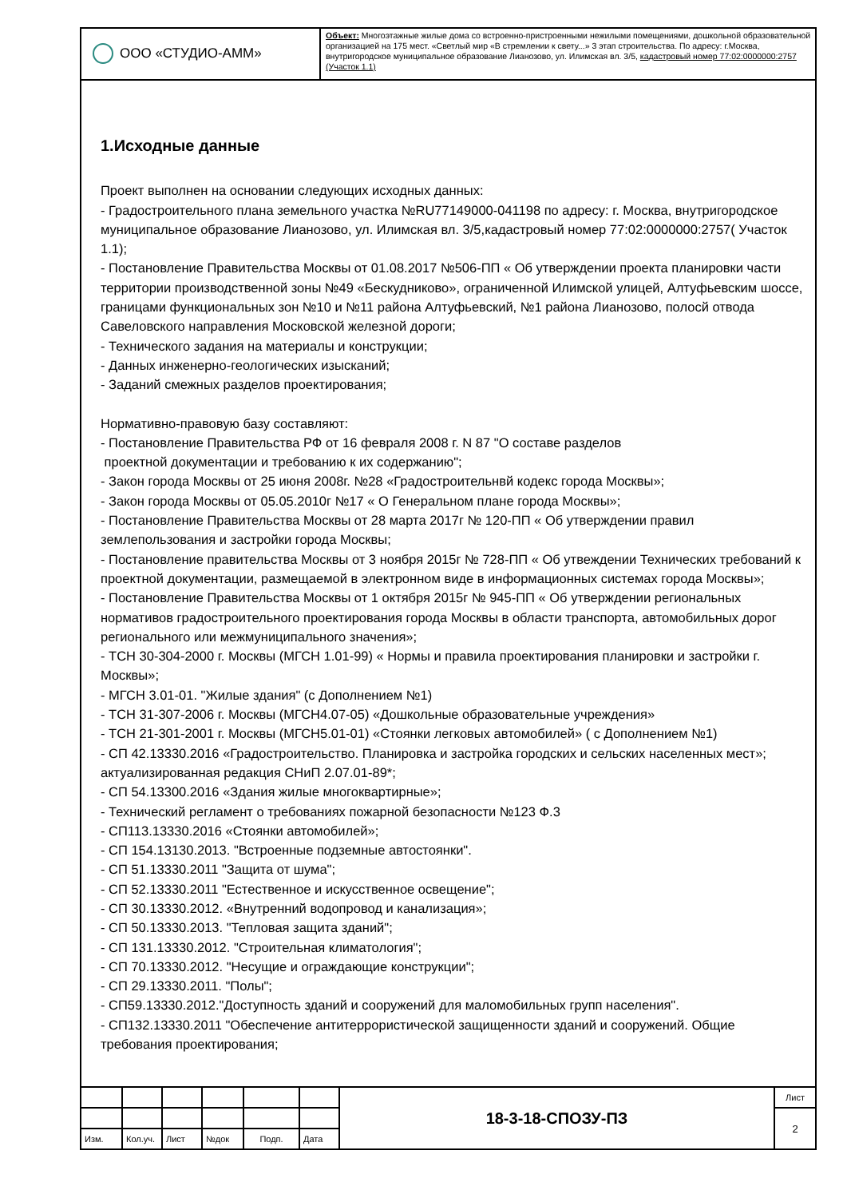ООО «СТУДИО-АММ»
Объект: Многоэтажные жилые дома со встроенно-пристроенными нежилыми помещениями, дошкольной образовательной организацией на 175 мест. «Светлый мир «В стремлении к свету...» 3 этап строительства. По адресу: г.Москва, внутригородское муниципальное образование Лианозово, ул. Илимская вл. 3/5, кадастровый номер 77:02:0000000:2757 (Участок 1.1)
1.Исходные данные
Проект выполнен на основании следующих исходных данных:
- Градостроительного плана земельного участка №RU77149000-041198 по адресу: г. Москва, внутригородское муниципальное образование Лианозово, ул. Илимская вл. 3/5,кадастровый номер 77:02:0000000:2757( Участок 1.1);
- Постановление Правительства Москвы от 01.08.2017 №506-ПП « Об утверждении проекта планировки части территории производственной зоны №49 «Бескудниково», ограниченной Илимской улицей, Алтуфьевским шоссе, границами функциональных зон №10 и №11 района Алтуфьевский, №1 района Лианозово, полосй отвода Савеловского направления Московской железной дороги;
- Технического задания на материалы и конструкции;
- Данных инженерно-геологических изысканий;
- Заданий смежных разделов проектирования;
Нормативно-правовую базу составляют:
- Постановление Правительства РФ от 16 февраля 2008 г. N 87 "О составе разделов
проектной документации и требованию к их содержанию";
- Закон города Москвы от 25 июня 2008г. №28 «Градостроительнвй кодекс города Москвы»;
- Закон города Москвы от 05.05.2010г №17 « О Генеральном плане города Москвы»;
- Постановление Правительства Москвы от 28 марта 2017г № 120-ПП « Об утверждении правил землепользования и застройки города Москвы;
- Постановление правительства Москвы от 3 ноября 2015г № 728-ПП « Об утвеждении Технических требований к проектной документации, размещаемой в электронном виде в информационных системах города Москвы»;
- Постановление Правительства Москвы от 1 октября 2015г № 945-ПП « Об утверждении региональных нормативов градостроительного проектирования города Москвы в области транспорта, автомобильных дорог регионального или межмуниципального значения»;
- ТСН 30-304-2000 г. Москвы (МГСН 1.01-99) « Нормы и правила проектирования планировки и застройки г. Москвы»;
- МГСН 3.01-01. "Жилые здания" (с Дополнением №1)
- ТСН 31-307-2006 г. Москвы (МГСН4.07-05) «Дошкольные образовательные учреждения»
- ТСН 21-301-2001 г. Москвы (МГСН5.01-01) «Стоянки легковых автомобилей» ( с Дополнением №1)
- СП 42.13330.2016 «Градостроительство. Планировка и застройка городских и сельских населенных мест»; актуализированная редакция СНиП 2.07.01-89*;
- СП 54.13300.2016 «Здания жилые многоквартирные»;
- Технический регламент о требованиях пожарной безопасности №123 Ф.3
- СП113.13330.2016 «Стоянки автомобилей»;
- СП 154.13130.2013. "Встроенные подземные автостоянки".
- СП 51.13330.2011 "Защита от шума";
- СП 52.13330.2011 "Естественное и искусственное освещение";
- СП 30.13330.2012. «Внутренний водопровод и канализация»;
- СП 50.13330.2013. "Тепловая защита зданий";
- СП 131.13330.2012. "Строительная климатология";
- СП 70.13330.2012. "Несущие и ограждающие конструкции";
- СП 29.13330.2011. "Полы";
- СП59.13330.2012."Доступность зданий и сооружений для маломобильных групп населения".
- СП132.13330.2011 "Обеспечение антитеррористической защищенности зданий и сооружений. Общие требования проектирования;
| | | | | | | 18-3-18-СПОЗУ-ПЗ | Лист |
| | | | | | | | 2 |
| Изм. | Кол.уч. | Лист | №док | Подп. | Дата | | |